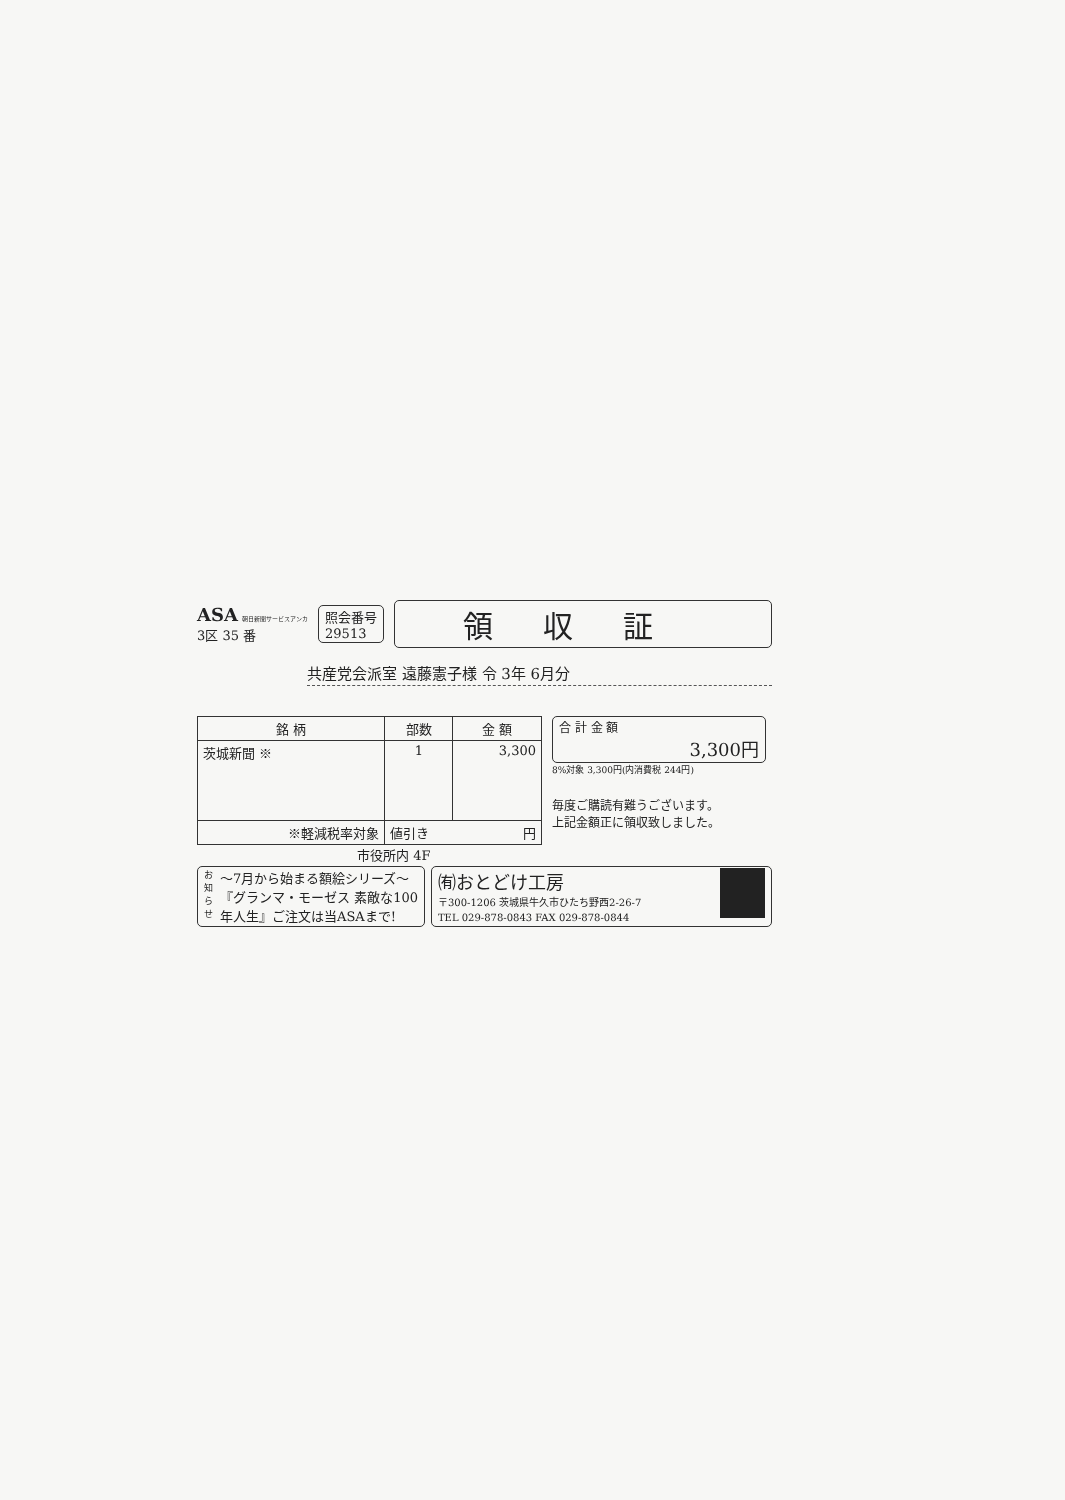ASA 朝日新聞サービスアンカ
3区 35 番
照会番号
29513
領収証
共産党会派室 遠藤憲子様 令 3年 6月分
| 銘 柄 | 部数 | 金 額 |
| --- | --- | --- |
| 茨城新聞 ※ | 1 | 3,300 |
| ※軽減税率対象 | 値引き 円 | |
合 計 金 額
3,300円
8%対象 3,300円(内消費税 244円)
毎度ご購読有難うございます。
上記金額正に領収致しました。
市役所内 4F
お知らせ 〜7月から始まる額絵シリーズ〜
『グランマ・モーゼス 素敵な100
年人生』ご注文は当ASAまで!
㈲おとどけ工房
〒300-1206 茨城県牛久市ひたち野西2-26-7
TEL 029-878-0843 FAX 029-878-0844